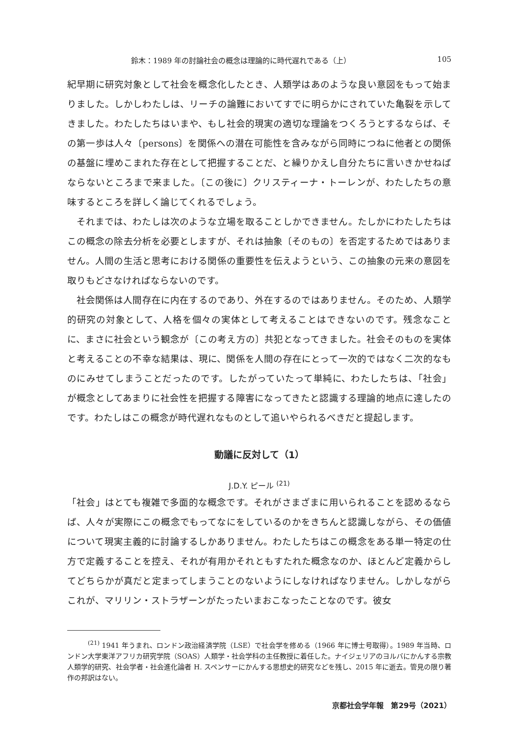鈴木：1989 年の討論社会の概念は理論的に時代遅れである（上） 105
紀早期に研究対象として社会を概念化したとき、人類学はあのような良い意図をもって始まりました。しかしわたしは、リーチの論難においてすでに明らかにされていた亀裂を示してきました。わたしたちはいまや、もし社会的現実の適切な理論をつくろうとするならば、その第一歩は人々〔persons〕を関係への潜在可能性を含みながら同時につねに他者との関係の基盤に埋めこまれた存在として把握することだ、と繰りかえし自分たちに言いきかせねばならないところまで来ました。〔この後に〕クリスティーナ・トーレンが、わたしたちの意味するところを詳しく論じてくれるでしょう。
それまでは、わたしは次のような立場を取ることしかできません。たしかにわたしたちはこの概念の除去分析を必要としますが、それは抽象〔そのもの〕を否定するためではありません。人間の生活と思考における関係の重要性を伝えようという、この抽象の元来の意図を取りもどさなければならないのです。
社会関係は人間存在に内在するのであり、外在するのではありません。そのため、人類学的研究の対象として、人格を個々の実体として考えることはできないのです。残念なことに、まさに社会という観念が〔この考え方の〕共犯となってきました。社会そのものを実体と考えることの不幸な結果は、現に、関係を人間の存在にとって一次的ではなく二次的なものにみせてしまうことだったのです。したがっていたって単純に、わたしたちは、「社会」が概念としてあまりに社会性を把握する障害になってきたと認識する理論的地点に達したのです。わたしはこの概念が時代遅れなものとして追いやられるべきだと提起します。
動議に反対して（1）
J.D.Y. ピール <sup>(21)</sup>
「社会」はとても複雑で多面的な概念です。それがさまざまに用いられることを認めるならば、人々が実際にこの概念でもってなにをしているのかをきちんと認識しながら、その価値について現実主義的に討論するしかありません。わたしたちはこの概念をある単一特定の仕方で定義することを控え、それが有用かそれともすたれた概念なのか、ほとんど定義からしてどちらかが真だと定まってしまうことのないようにしなければなりません。しかしながらこれが、マリリン・ストラザーンがたったいまおこなったことなのです。彼女
<sup>(21)</sup> 1941 年うまれ、ロンドン政治経済学院（LSE）で社会学を修める（1966 年に博士号取得）。1989 年当時、ロンドン大学東洋アフリカ研究学院（SOAS）人類学・社会学科の主任教授に着任した。ナイジェリアのヨルバにかんする宗教人類学的研究、社会学者・社会進化論者 H. スペンサーにかんする思想史的研究などを残し、2015 年に逝去。管見の限り著作の邦訳はない。
京都社会学年報　第29号（2021）